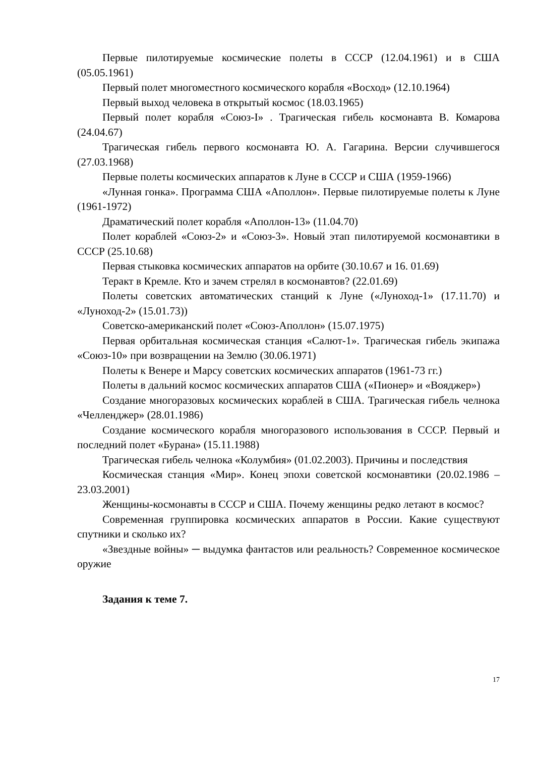Первые пилотируемые космические полеты в СССР (12.04.1961) и в США (05.05.1961)
Первый полет многоместного космического корабля «Восход» (12.10.1964)
Первый выход человека в открытый космос (18.03.1965)
Первый полет корабля «Союз-I» . Трагическая гибель космонавта В. Комарова (24.04.67)
Трагическая гибель первого космонавта Ю. А. Гагарина. Версии случившегося (27.03.1968)
Первые полеты космических аппаратов к Луне в СССР и США (1959-1966)
«Лунная гонка». Программа США «Аполлон». Первые пилотируемые полеты к Луне (1961-1972)
Драматический полет корабля «Аполлон-13» (11.04.70)
Полет кораблей «Союз-2» и «Союз-3». Новый этап пилотируемой космонавтики в СССР (25.10.68)
Первая стыковка космических аппаратов на орбите (30.10.67 и 16. 01.69)
Теракт в Кремле. Кто и зачем стрелял в космонавтов? (22.01.69)
Полеты советских автоматических станций к Луне («Луноход-1» (17.11.70) и «Луноход-2» (15.01.73))
Советско-американский полет «Союз-Аполлон» (15.07.1975)
Первая орбитальная космическая станция «Салют-1». Трагическая гибель экипажа «Союз-10» при возвращении на Землю (30.06.1971)
Полеты к Венере и Марсу советских космических аппаратов (1961-73 гг.)
Полеты в дальний космос космических аппаратов США («Пионер» и «Вояджер»)
Создание многоразовых космических кораблей в США. Трагическая гибель челнока «Челленджер» (28.01.1986)
Создание космического корабля многоразового использования в СССР. Первый и последний полет «Бурана» (15.11.1988)
Трагическая гибель челнока «Колумбия» (01.02.2003). Причины и последствия
Космическая станция «Мир». Конец эпохи советской космонавтики (20.02.1986 – 23.03.2001)
Женщины-космонавты в СССР и США. Почему женщины редко летают в космос?
Современная группировка космических аппаратов в России. Какие существуют спутники и сколько их?
«Звездные войны» ─ выдумка фантастов или реальность? Современное космическое оружие
Задания к теме 7.
17